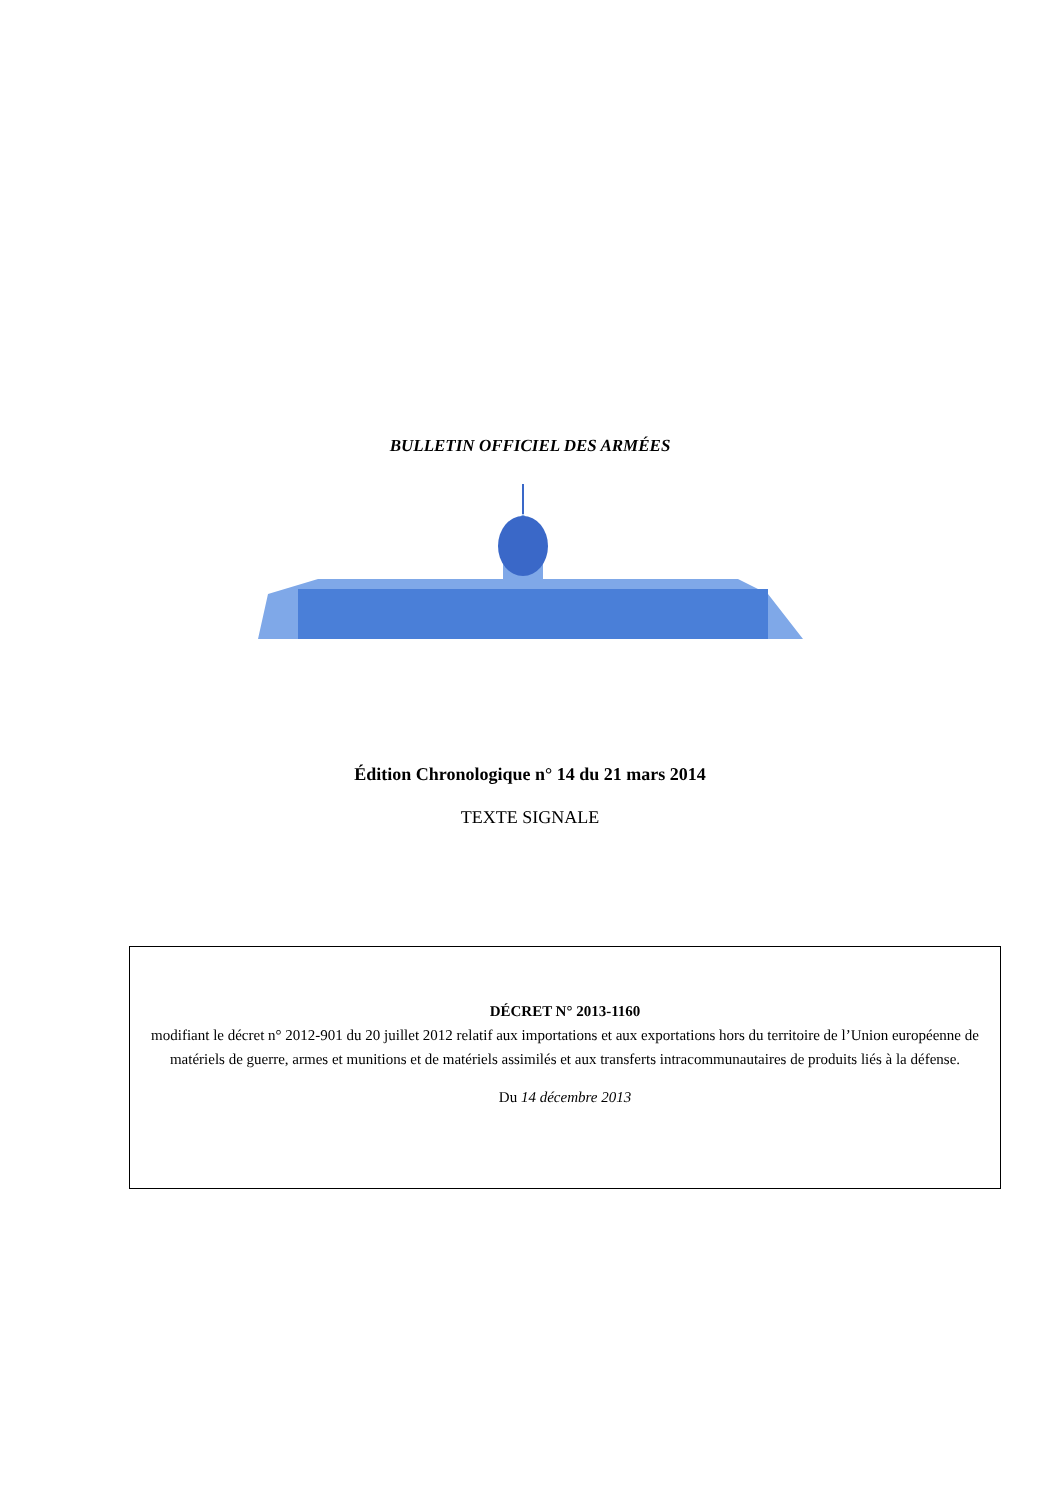BULLETIN OFFICIEL DES ARMÉES
Édition Chronologique n° 14 du 21 mars 2014
TEXTE SIGNALE
DÉCRET N° 2013-1160
modifiant le décret n° 2012-901 du 20 juillet 2012 relatif aux importations et aux exportations hors du territoire de l’Union européenne de matériels de guerre, armes et munitions et de matériels assimilés et aux transferts intracommunautaires de produits liés à la défense.
Du 14 décembre 2013